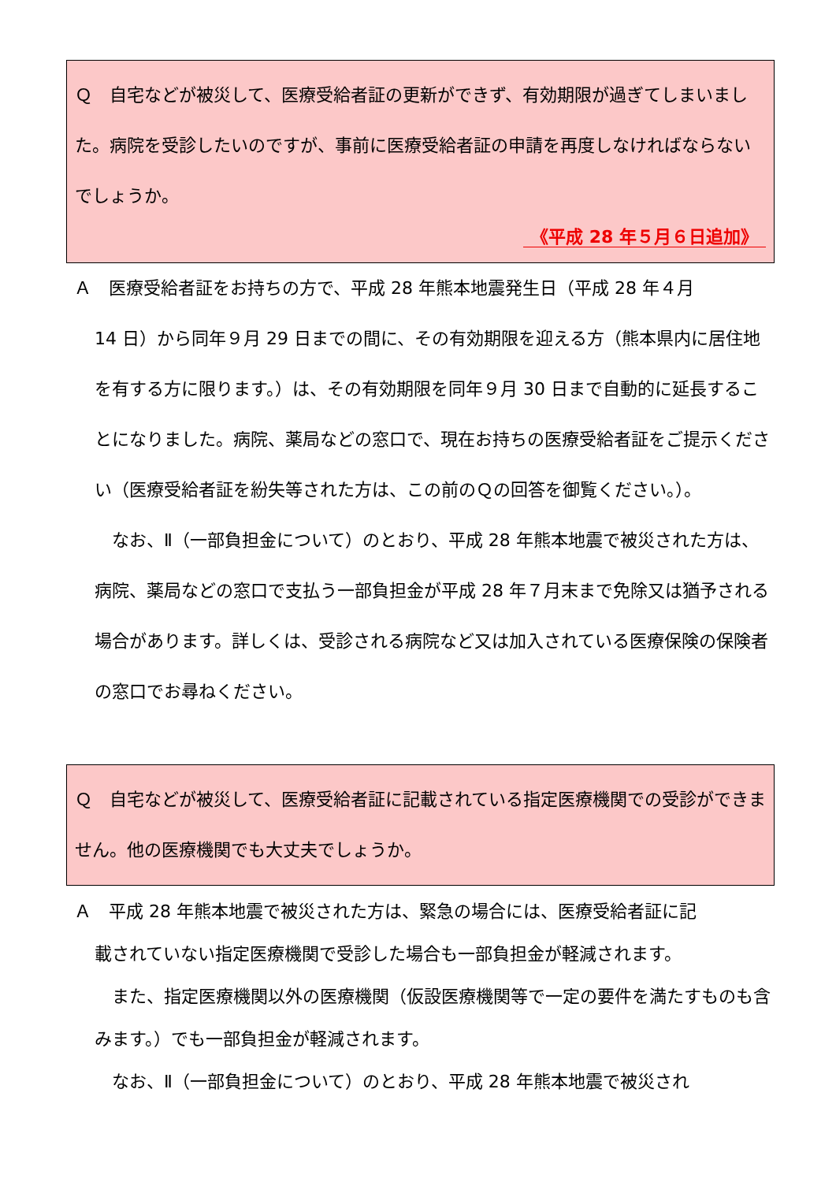Ｑ　自宅などが被災して、医療受給者証の更新ができず、有効期限が過ぎてしまいました。病院を受診したいのですが、事前に医療受給者証の申請を再度しなければならないでしょうか。
《平成 28 年５月６日追加》
Ａ　医療受給者証をお持ちの方で、平成 28 年熊本地震発生日（平成 28 年４月
14 日）から同年９月 29 日までの間に、その有効期限を迎える方（熊本県内に居住地を有する方に限ります。）は、その有効期限を同年９月 30 日まで自動的に延長することになりました。病院、薬局などの窓口で、現在お持ちの医療受給者証をご提示ください（医療受給者証を紛失等された方は、この前のＱの回答を御覧ください。）。
　なお、Ⅱ（一部負担金について）のとおり、平成 28 年熊本地震で被災された方は、病院、薬局などの窓口で支払う一部負担金が平成 28 年７月末まで免除又は猶予される場合があります。詳しくは、受診される病院など又は加入されている医療保険の保険者の窓口でお尋ねください。
Ｑ　自宅などが被災して、医療受給者証に記載されている指定医療機関での受診ができません。他の医療機関でも大丈夫でしょうか。
Ａ　平成 28 年熊本地震で被災された方は、緊急の場合には、医療受給者証に記
載されていない指定医療機関で受診した場合も一部負担金が軽減されます。
　また、指定医療機関以外の医療機関（仮設医療機関等で一定の要件を満たすものも含みます。）でも一部負担金が軽減されます。
　なお、Ⅱ（一部負担金について）のとおり、平成 28 年熊本地震で被災され